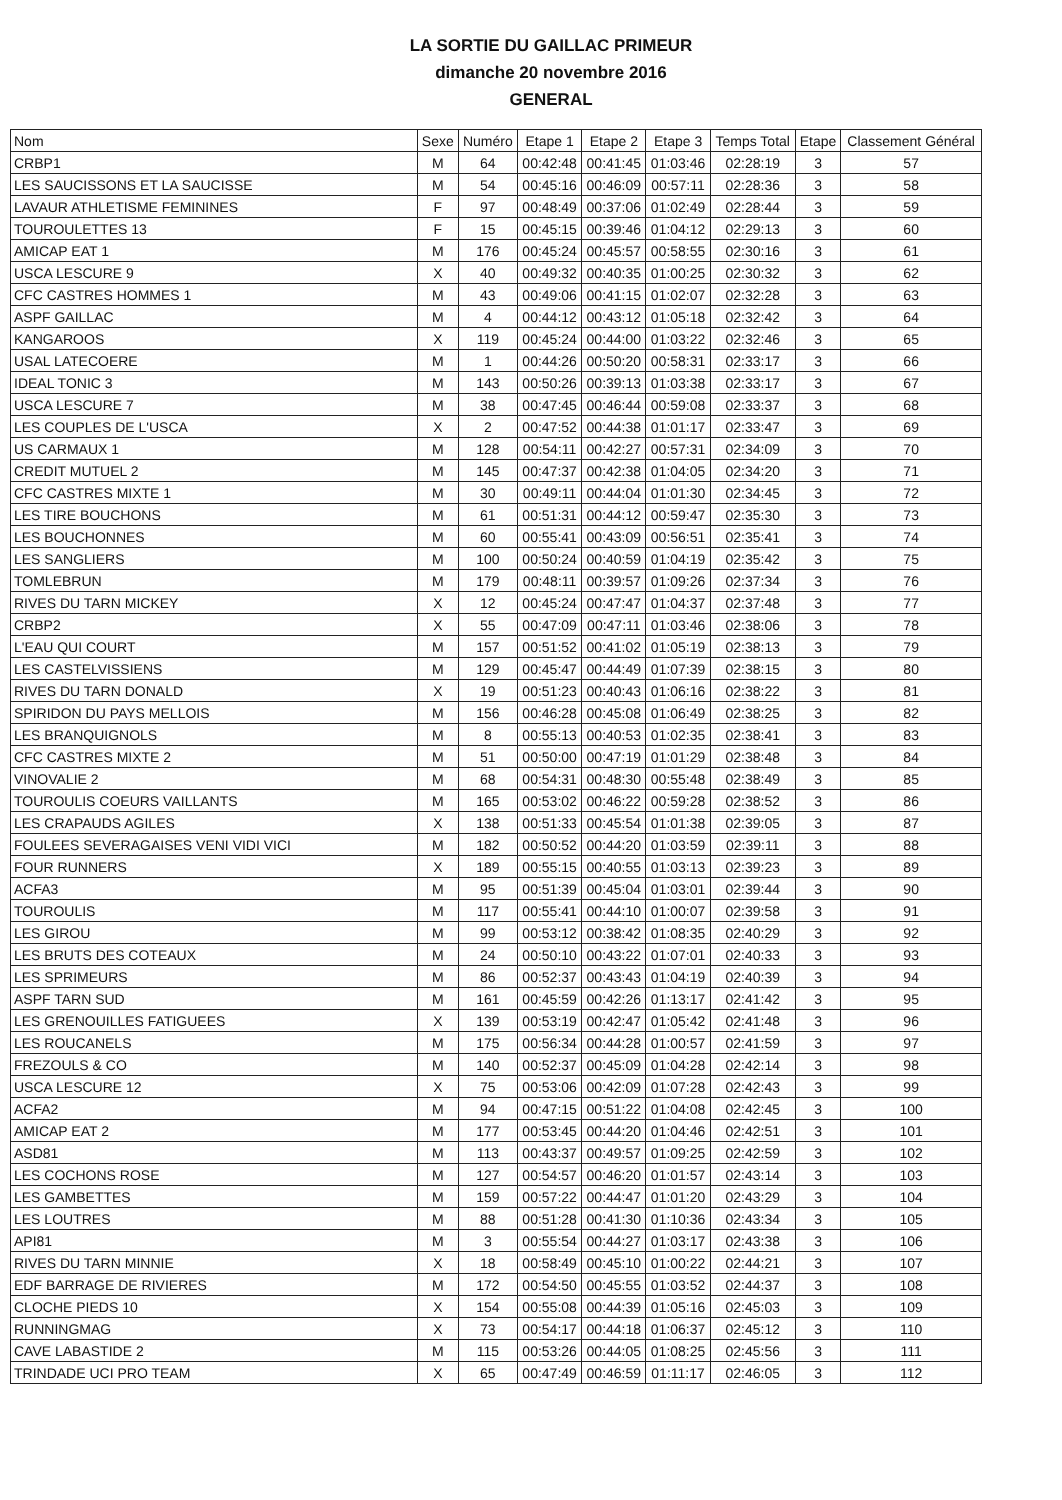LA SORTIE DU GAILLAC PRIMEUR
dimanche 20 novembre 2016
GENERAL
| Nom | Sexe | Numéro | Etape 1 | Etape 2 | Etape 3 | Temps Total | Etape | Classement Général |
| --- | --- | --- | --- | --- | --- | --- | --- | --- |
| CRBP1 | M | 64 | 00:42:48 | 00:41:45 | 01:03:46 | 02:28:19 | 3 | 57 |
| LES SAUCISSONS ET LA SAUCISSE | M | 54 | 00:45:16 | 00:46:09 | 00:57:11 | 02:28:36 | 3 | 58 |
| LAVAUR ATHLETISME FEMININES | F | 97 | 00:48:49 | 00:37:06 | 01:02:49 | 02:28:44 | 3 | 59 |
| TOUROULETTES 13 | F | 15 | 00:45:15 | 00:39:46 | 01:04:12 | 02:29:13 | 3 | 60 |
| AMICAP EAT 1 | M | 176 | 00:45:24 | 00:45:57 | 00:58:55 | 02:30:16 | 3 | 61 |
| USCA LESCURE 9 | X | 40 | 00:49:32 | 00:40:35 | 01:00:25 | 02:30:32 | 3 | 62 |
| CFC CASTRES HOMMES 1 | M | 43 | 00:49:06 | 00:41:15 | 01:02:07 | 02:32:28 | 3 | 63 |
| ASPF GAILLAC | M | 4 | 00:44:12 | 00:43:12 | 01:05:18 | 02:32:42 | 3 | 64 |
| KANGAROOS | X | 119 | 00:45:24 | 00:44:00 | 01:03:22 | 02:32:46 | 3 | 65 |
| USAL LATECOERE | M | 1 | 00:44:26 | 00:50:20 | 00:58:31 | 02:33:17 | 3 | 66 |
| IDEAL TONIC 3 | M | 143 | 00:50:26 | 00:39:13 | 01:03:38 | 02:33:17 | 3 | 67 |
| USCA LESCURE 7 | M | 38 | 00:47:45 | 00:46:44 | 00:59:08 | 02:33:37 | 3 | 68 |
| LES COUPLES DE L'USCA | X | 2 | 00:47:52 | 00:44:38 | 01:01:17 | 02:33:47 | 3 | 69 |
| US CARMAUX 1 | M | 128 | 00:54:11 | 00:42:27 | 00:57:31 | 02:34:09 | 3 | 70 |
| CREDIT MUTUEL 2 | M | 145 | 00:47:37 | 00:42:38 | 01:04:05 | 02:34:20 | 3 | 71 |
| CFC CASTRES MIXTE 1 | M | 30 | 00:49:11 | 00:44:04 | 01:01:30 | 02:34:45 | 3 | 72 |
| LES TIRE BOUCHONS | M | 61 | 00:51:31 | 00:44:12 | 00:59:47 | 02:35:30 | 3 | 73 |
| LES BOUCHONNES | M | 60 | 00:55:41 | 00:43:09 | 00:56:51 | 02:35:41 | 3 | 74 |
| LES SANGLIERS | M | 100 | 00:50:24 | 00:40:59 | 01:04:19 | 02:35:42 | 3 | 75 |
| TOMLEBRUN | M | 179 | 00:48:11 | 00:39:57 | 01:09:26 | 02:37:34 | 3 | 76 |
| RIVES DU TARN MICKEY | X | 12 | 00:45:24 | 00:47:47 | 01:04:37 | 02:37:48 | 3 | 77 |
| CRBP2 | X | 55 | 00:47:09 | 00:47:11 | 01:03:46 | 02:38:06 | 3 | 78 |
| L'EAU QUI COURT | M | 157 | 00:51:52 | 00:41:02 | 01:05:19 | 02:38:13 | 3 | 79 |
| LES CASTELVISSIENS | M | 129 | 00:45:47 | 00:44:49 | 01:07:39 | 02:38:15 | 3 | 80 |
| RIVES DU TARN DONALD | X | 19 | 00:51:23 | 00:40:43 | 01:06:16 | 02:38:22 | 3 | 81 |
| SPIRIDON DU PAYS MELLOIS | M | 156 | 00:46:28 | 00:45:08 | 01:06:49 | 02:38:25 | 3 | 82 |
| LES BRANQUIGNOLS | M | 8 | 00:55:13 | 00:40:53 | 01:02:35 | 02:38:41 | 3 | 83 |
| CFC CASTRES MIXTE 2 | M | 51 | 00:50:00 | 00:47:19 | 01:01:29 | 02:38:48 | 3 | 84 |
| VINOVALIE 2 | M | 68 | 00:54:31 | 00:48:30 | 00:55:48 | 02:38:49 | 3 | 85 |
| TOUROULIS COEURS VAILLANTS | M | 165 | 00:53:02 | 00:46:22 | 00:59:28 | 02:38:52 | 3 | 86 |
| LES CRAPAUDS AGILES | X | 138 | 00:51:33 | 00:45:54 | 01:01:38 | 02:39:05 | 3 | 87 |
| FOULEES SEVERAGAISES VENI VIDI VICI | M | 182 | 00:50:52 | 00:44:20 | 01:03:59 | 02:39:11 | 3 | 88 |
| FOUR RUNNERS | X | 189 | 00:55:15 | 00:40:55 | 01:03:13 | 02:39:23 | 3 | 89 |
| ACFA3 | M | 95 | 00:51:39 | 00:45:04 | 01:03:01 | 02:39:44 | 3 | 90 |
| TOUROULIS | M | 117 | 00:55:41 | 00:44:10 | 01:00:07 | 02:39:58 | 3 | 91 |
| LES GIROU | M | 99 | 00:53:12 | 00:38:42 | 01:08:35 | 02:40:29 | 3 | 92 |
| LES BRUTS DES COTEAUX | M | 24 | 00:50:10 | 00:43:22 | 01:07:01 | 02:40:33 | 3 | 93 |
| LES SPRIMEURS | M | 86 | 00:52:37 | 00:43:43 | 01:04:19 | 02:40:39 | 3 | 94 |
| ASPF TARN SUD | M | 161 | 00:45:59 | 00:42:26 | 01:13:17 | 02:41:42 | 3 | 95 |
| LES GRENOUILLES FATIGUEES | X | 139 | 00:53:19 | 00:42:47 | 01:05:42 | 02:41:48 | 3 | 96 |
| LES ROUCANELS | M | 175 | 00:56:34 | 00:44:28 | 01:00:57 | 02:41:59 | 3 | 97 |
| FREZOULS & CO | M | 140 | 00:52:37 | 00:45:09 | 01:04:28 | 02:42:14 | 3 | 98 |
| USCA LESCURE 12 | X | 75 | 00:53:06 | 00:42:09 | 01:07:28 | 02:42:43 | 3 | 99 |
| ACFA2 | M | 94 | 00:47:15 | 00:51:22 | 01:04:08 | 02:42:45 | 3 | 100 |
| AMICAP EAT 2 | M | 177 | 00:53:45 | 00:44:20 | 01:04:46 | 02:42:51 | 3 | 101 |
| ASD81 | M | 113 | 00:43:37 | 00:49:57 | 01:09:25 | 02:42:59 | 3 | 102 |
| LES COCHONS ROSE | M | 127 | 00:54:57 | 00:46:20 | 01:01:57 | 02:43:14 | 3 | 103 |
| LES GAMBETTES | M | 159 | 00:57:22 | 00:44:47 | 01:01:20 | 02:43:29 | 3 | 104 |
| LES LOUTRES | M | 88 | 00:51:28 | 00:41:30 | 01:10:36 | 02:43:34 | 3 | 105 |
| API81 | M | 3 | 00:55:54 | 00:44:27 | 01:03:17 | 02:43:38 | 3 | 106 |
| RIVES DU TARN MINNIE | X | 18 | 00:58:49 | 00:45:10 | 01:00:22 | 02:44:21 | 3 | 107 |
| EDF BARRAGE DE RIVIERES | M | 172 | 00:54:50 | 00:45:55 | 01:03:52 | 02:44:37 | 3 | 108 |
| CLOCHE PIEDS 10 | X | 154 | 00:55:08 | 00:44:39 | 01:05:16 | 02:45:03 | 3 | 109 |
| RUNNINGMAG | X | 73 | 00:54:17 | 00:44:18 | 01:06:37 | 02:45:12 | 3 | 110 |
| CAVE LABASTIDE 2 | M | 115 | 00:53:26 | 00:44:05 | 01:08:25 | 02:45:56 | 3 | 111 |
| TRINDADE UCI PRO TEAM | X | 65 | 00:47:49 | 00:46:59 | 01:11:17 | 02:46:05 | 3 | 112 |